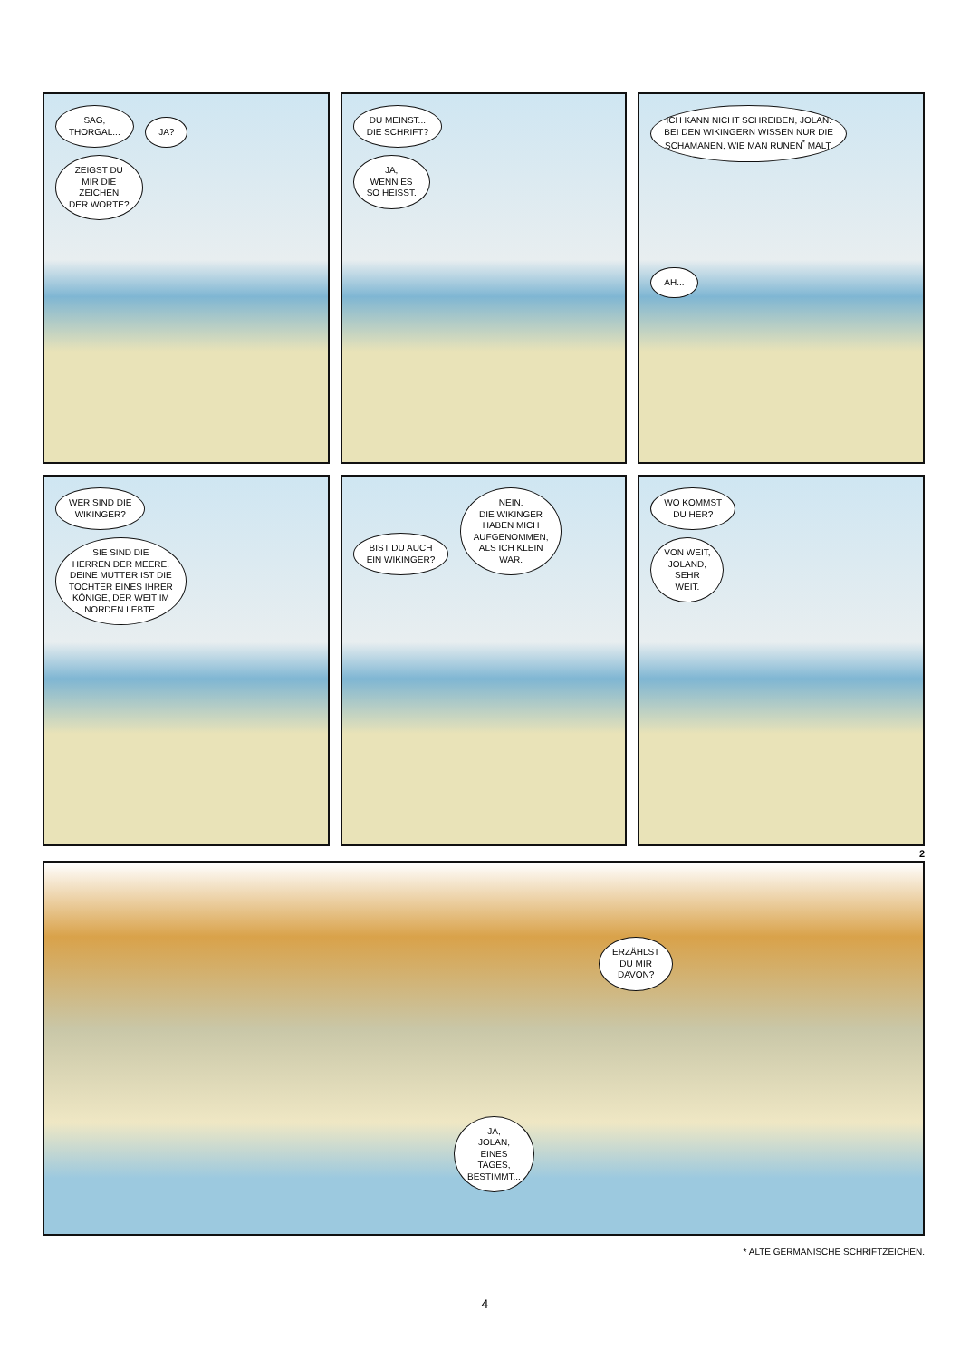SAG,
THORGAL... JA?
ZEIGST DU
MIR DIE
ZEICHEN
DER WORTE?
DU MEINST...
DIE SCHRIFT?
JA,
WENN ES
SO HEISST.
ICH KANN NICHT SCHREIBEN, JOLAN.
BEI DEN WIKINGERN WISSEN NUR DIE
SCHAMANEN, WIE MAN RUNEN<sup>*</sup> MALT.
AH...
WER SIND DIE
WIKINGER?
SIE SIND DIE
HERREN DER MEERE.
DEINE MUTTER IST DIE
TOCHTER EINES IHRER
KÖNIGE, DER WEIT IM
NORDEN LEBTE.
BIST DU AUCH
EIN WIKINGER? NEIN.
DIE WIKINGER
HABEN MICH
AUFGENOMMEN,
ALS ICH KLEIN
WAR.
WO KOMMST
DU HER?
VON WEIT,
JOLAND,
SEHR
WEIT.
2
ERZÄHLST
DU MIR
DAVON?
JA,
JOLAN,
EINES
TAGES,
BESTIMMT...
* ALTE GERMANISCHE SCHRIFTZEICHEN.
4